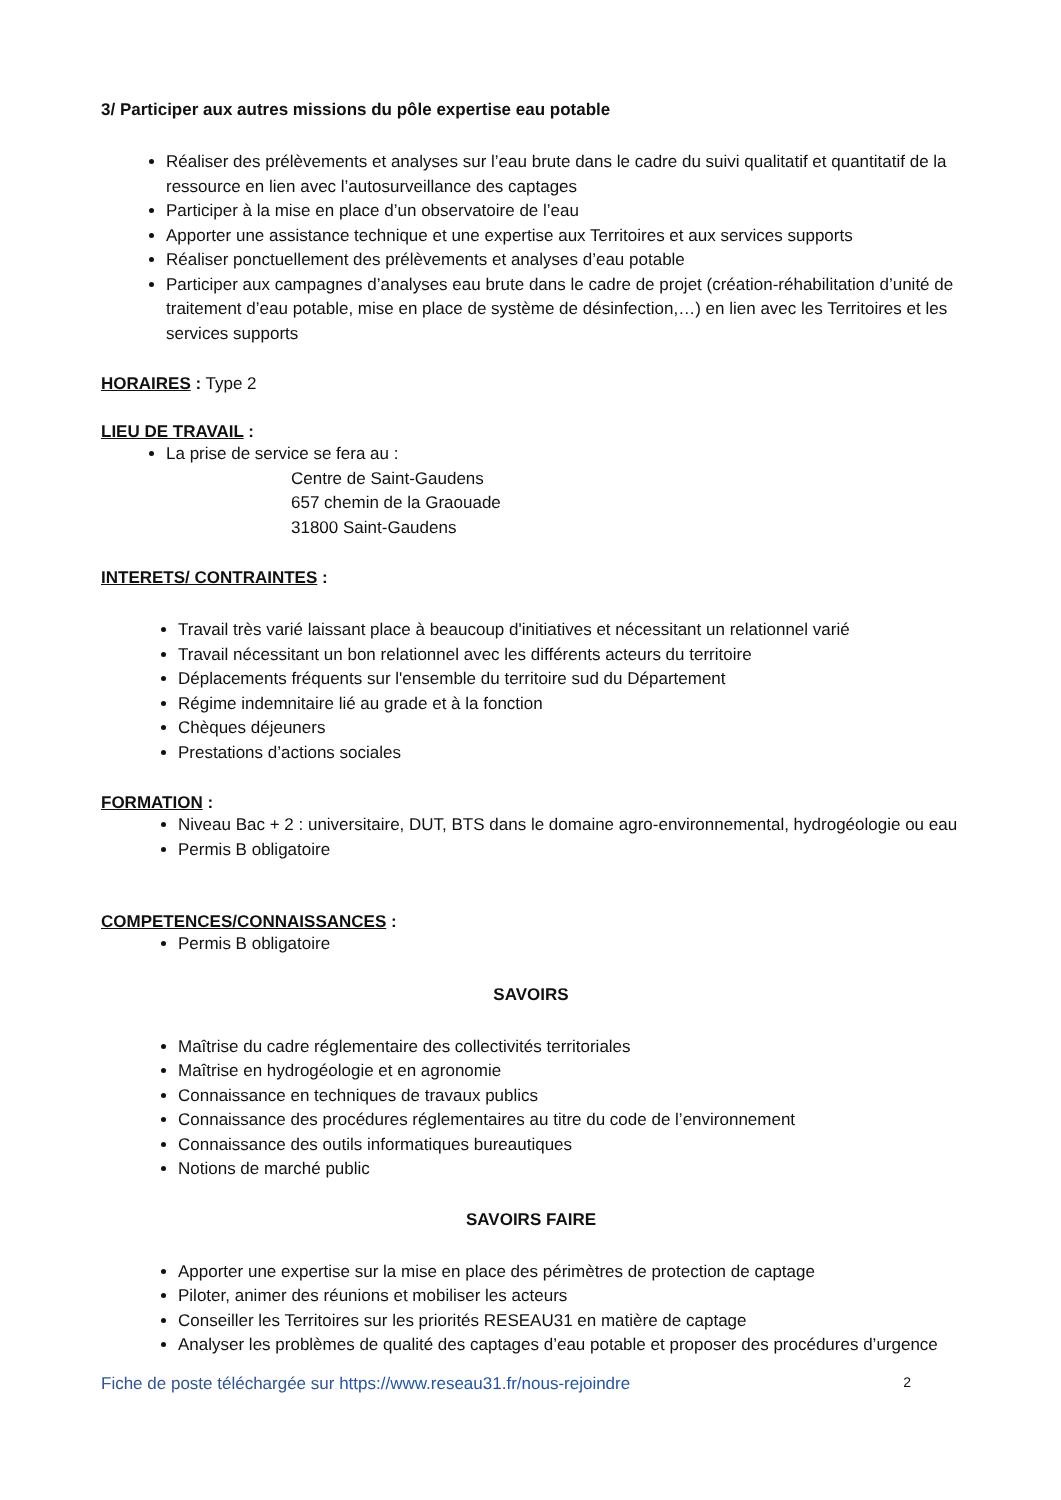3/ Participer aux autres missions du pôle expertise eau potable
Réaliser des prélèvements et analyses sur l’eau brute dans le cadre du suivi qualitatif et quantitatif de la ressource en lien avec l’autosurveillance des captages
Participer à la mise en place d’un observatoire de l’eau
Apporter une assistance technique et une expertise aux Territoires et aux services supports
Réaliser ponctuellement des prélèvements et analyses d’eau potable
Participer aux campagnes d’analyses eau brute dans le cadre de projet (création-réhabilitation d’unité de traitement d’eau potable, mise en place de système de désinfection,…) en lien avec les Territoires et les services supports
HORAIRES : Type 2
LIEU DE TRAVAIL :
La prise de service se fera au :
Centre de Saint-Gaudens
657 chemin de la Graouade
31800 Saint-Gaudens
INTERETS/ CONTRAINTES :
Travail très varié laissant place à beaucoup d'initiatives et nécessitant un relationnel varié
Travail nécessitant un bon relationnel avec les différents acteurs du territoire
Déplacements fréquents sur l'ensemble du territoire sud du Département
Régime indemnitaire lié au grade et à la fonction
Chèques déjeuners
Prestations d’actions sociales
FORMATION :
Niveau Bac + 2 : universitaire, DUT, BTS dans le domaine agro-environnemental, hydrogéologie ou eau
Permis B obligatoire
COMPETENCES/CONNAISSANCES :
Permis B obligatoire
SAVOIRS
Maîtrise du cadre réglementaire des collectivités territoriales
Maîtrise en hydrogéologie et en agronomie
Connaissance en techniques de travaux publics
Connaissance des procédures réglementaires au titre du code de l’environnement
Connaissance des outils informatiques bureautiques
Notions de marché public
SAVOIRS FAIRE
Apporter une expertise sur la mise en place des périmètres de protection de captage
Piloter, animer des réunions et mobiliser les acteurs
Conseiller les Territoires sur les priorités RESEAU31 en matière de captage
Analyser les problèmes de qualité des captages d’eau potable et proposer des procédures d’urgence
Fiche de poste téléchargée sur https://www.reseau31.fr/nous-rejoindre 2